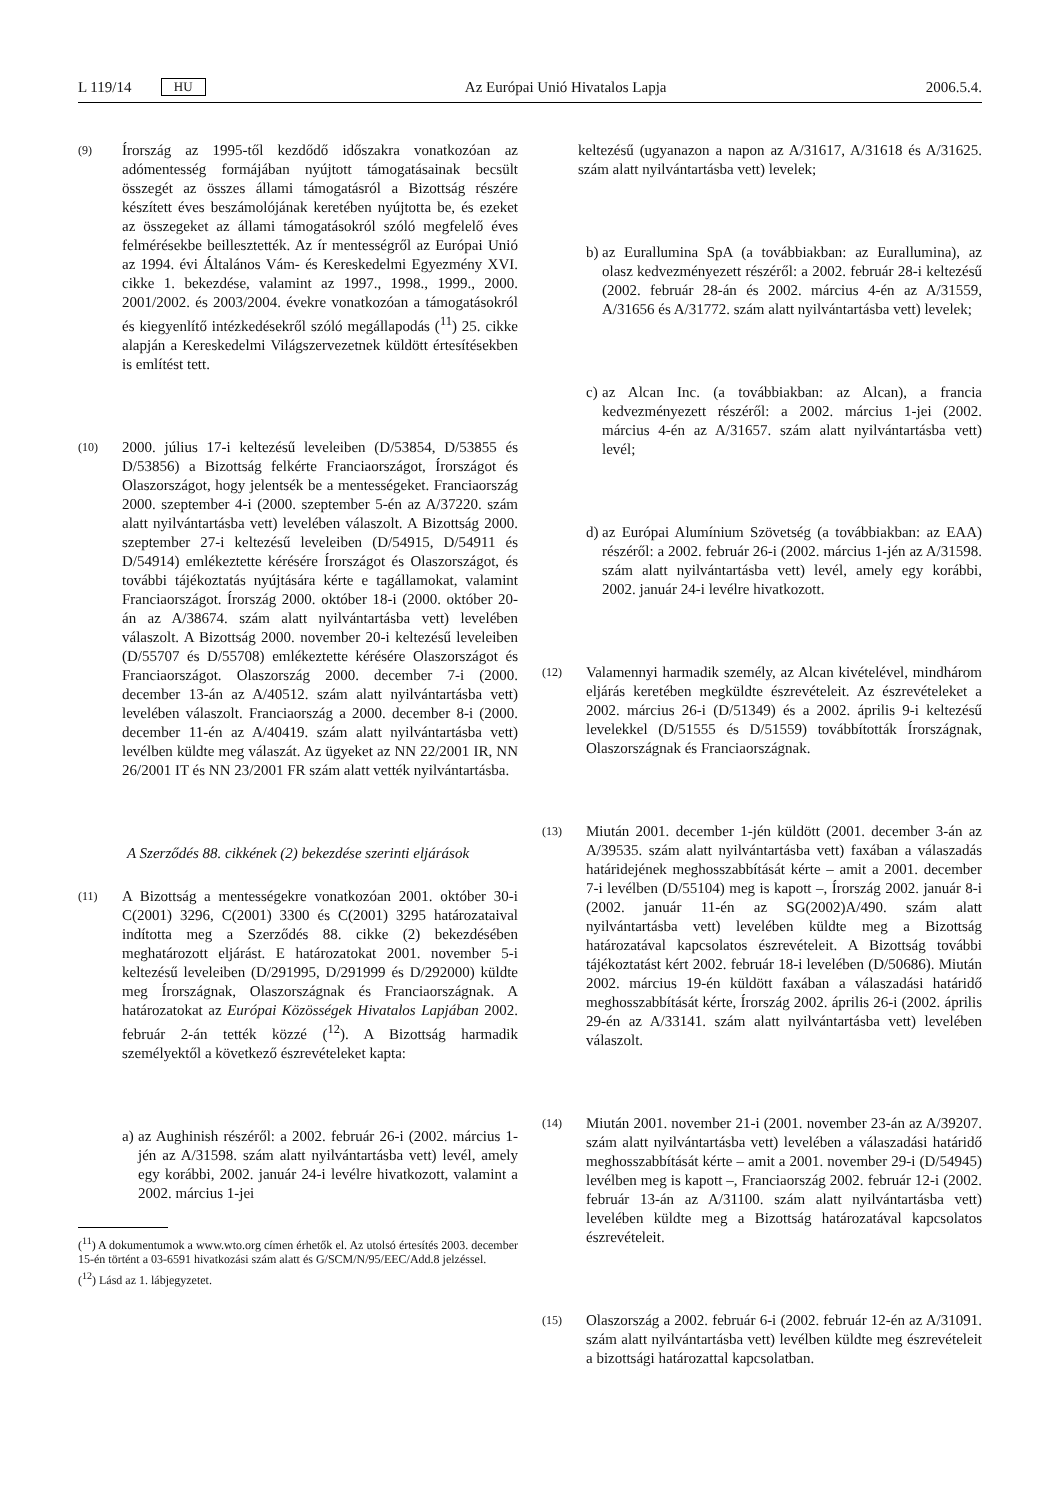L 119/14 HU Az Európai Unió Hivatalos Lapja 2006.5.4.
(9)
Írország az 1995-től kezdődő időszakra vonatkozóan az adómentesség formájában nyújtott támogatásainak becsült összegét az összes állami támogatásról a Bizottság részére készített éves beszámolójának keretében nyújtotta be, és ezeket az összegeket az állami támogatásokról szóló megfelelő éves felmérésekbe beillesztették. Az ír mentességről az Európai Unió az 1994. évi Általános Vám- és Kereskedelmi Egyezmény XVI. cikke 1. bekezdése, valamint az 1997., 1998., 1999., 2000. 2001/2002. és 2003/2004. évekre vonatkozóan a támogatásokról és kiegyenlítő intézkedésekről szóló megállapodás (<sup>11</sup>) 25. cikke alapján a Kereskedelmi Világszervezetnek küldött értesítésekben is említést tett.
(10)
2000. július 17-i keltezésű leveleiben (D/53854, D/53855 és D/53856) a Bizottság felkérte Franciaországot, Írországot és Olaszországot, hogy jelentsék be a mentességeket. Franciaország 2000. szeptember 4-i (2000. szeptember 5-én az A/37220. szám alatt nyilvántartásba vett) levelében válaszolt. A Bizottság 2000. szeptember 27-i keltezésű leveleiben (D/54915, D/54911 és D/54914) emlékeztette kérésére Írországot és Olaszországot, és további tájékoztatás nyújtására kérte e tagállamokat, valamint Franciaországot. Írország 2000. október 18-i (2000. október 20-án az A/38674. szám alatt nyilvántartásba vett) levelében válaszolt. A Bizottság 2000. november 20-i keltezésű leveleiben (D/55707 és D/55708) emlékeztette kérésére Olaszországot és Franciaországot. Olaszország 2000. december 7-i (2000. december 13-án az A/40512. szám alatt nyilvántartásba vett) levelében válaszolt. Franciaország a 2000. december 8-i (2000. december 11-én az A/40419. szám alatt nyilvántartásba vett) levélben küldte meg válaszát. Az ügyeket az NN 22/2001 IR, NN 26/2001 IT és NN 23/2001 FR szám alatt vették nyilvántartásba.
A Szerződés 88. cikkének (2) bekezdése szerinti eljárások
(11)
A Bizottság a mentességekre vonatkozóan 2001. október 30-i C(2001) 3296, C(2001) 3300 és C(2001) 3295 határozataival indította meg a Szerződés 88. cikke (2) bekezdésében meghatározott eljárást. E határozatokat 2001. november 5-i keltezésű leveleiben (D/291995, D/291999 és D/292000) küldte meg Írországnak, Olaszországnak és Franciaországnak. A határozatokat az Európai Közösségek Hivatalos Lapjában 2002. február 2-án tették közzé (<sup>12</sup>). A Bizottság harmadik személyektől a következő észrevételeket kapta:
a) az Aughinish részéről: a 2002. február 26-i (2002. március 1-jén az A/31598. szám alatt nyilvántartásba vett) levél, amely egy korábbi, 2002. január 24-i levélre hivatkozott, valamint a 2002. március 1-jei
(<sup>11</sup>) A dokumentumok a www.wto.org címen érhetők el. Az utolsó értesítés 2003. december 15-én történt a 03-6591 hivatkozási szám alatt és G/SCM/N/95/EEC/Add.8 jelzéssel.
(<sup>12</sup>) Lásd az 1. lábjegyzetet.
keltezésű (ugyanazon a napon az A/31617, A/31618 és A/31625. szám alatt nyilvántartásba vett) levelek;
b) az Eurallumina SpA (a továbbiakban: az Eurallumina), az olasz kedvezményezett részéről: a 2002. február 28-i keltezésű (2002. február 28-án és 2002. március 4-én az A/31559, A/31656 és A/31772. szám alatt nyilvántartásba vett) levelek;
c) az Alcan Inc. (a továbbiakban: az Alcan), a francia kedvezményezett részéről: a 2002. március 1-jei (2002. március 4-én az A/31657. szám alatt nyilvántartásba vett) levél;
d) az Európai Alumínium Szövetség (a továbbiakban: az EAA) részéről: a 2002. február 26-i (2002. március 1-jén az A/31598. szám alatt nyilvántartásba vett) levél, amely egy korábbi, 2002. január 24-i levélre hivatkozott.
(12)
Valamennyi harmadik személy, az Alcan kivételével, mindhárom eljárás keretében megküldte észrevételeit. Az észrevételeket a 2002. március 26-i (D/51349) és a 2002. április 9-i keltezésű levelekkel (D/51555 és D/51559) továbbították Írországnak, Olaszországnak és Franciaországnak.
(13)
Miután 2001. december 1-jén küldött (2001. december 3-án az A/39535. szám alatt nyilvántartásba vett) faxában a válaszadás határidejének meghosszabbítását kérte – amit a 2001. december 7-i levélben (D/55104) meg is kapott –, Írország 2002. január 8-i (2002. január 11-én az SG(2002)A/490. szám alatt nyilvántartásba vett) levelében küldte meg a Bizottság határozatával kapcsolatos észrevételeit. A Bizottság további tájékoztatást kért 2002. február 18-i levelében (D/50686). Miután 2002. március 19-én küldött faxában a válaszadási határidő meghosszabbítását kérte, Írország 2002. április 26-i (2002. április 29-én az A/33141. szám alatt nyilvántartásba vett) levelében válaszolt.
(14)
Miután 2001. november 21-i (2001. november 23-án az A/39207. szám alatt nyilvántartásba vett) levelében a válaszadási határidő meghosszabbítását kérte – amit a 2001. november 29-i (D/54945) levélben meg is kapott –, Franciaország 2002. február 12-i (2002. február 13-án az A/31100. szám alatt nyilvántartásba vett) levelében küldte meg a Bizottság határozatával kapcsolatos észrevételeit.
(15)
Olaszország a 2002. február 6-i (2002. február 12-én az A/31091. szám alatt nyilvántartásba vett) levélben küldte meg észrevételeit a bizottsági határozattal kapcsolatban.